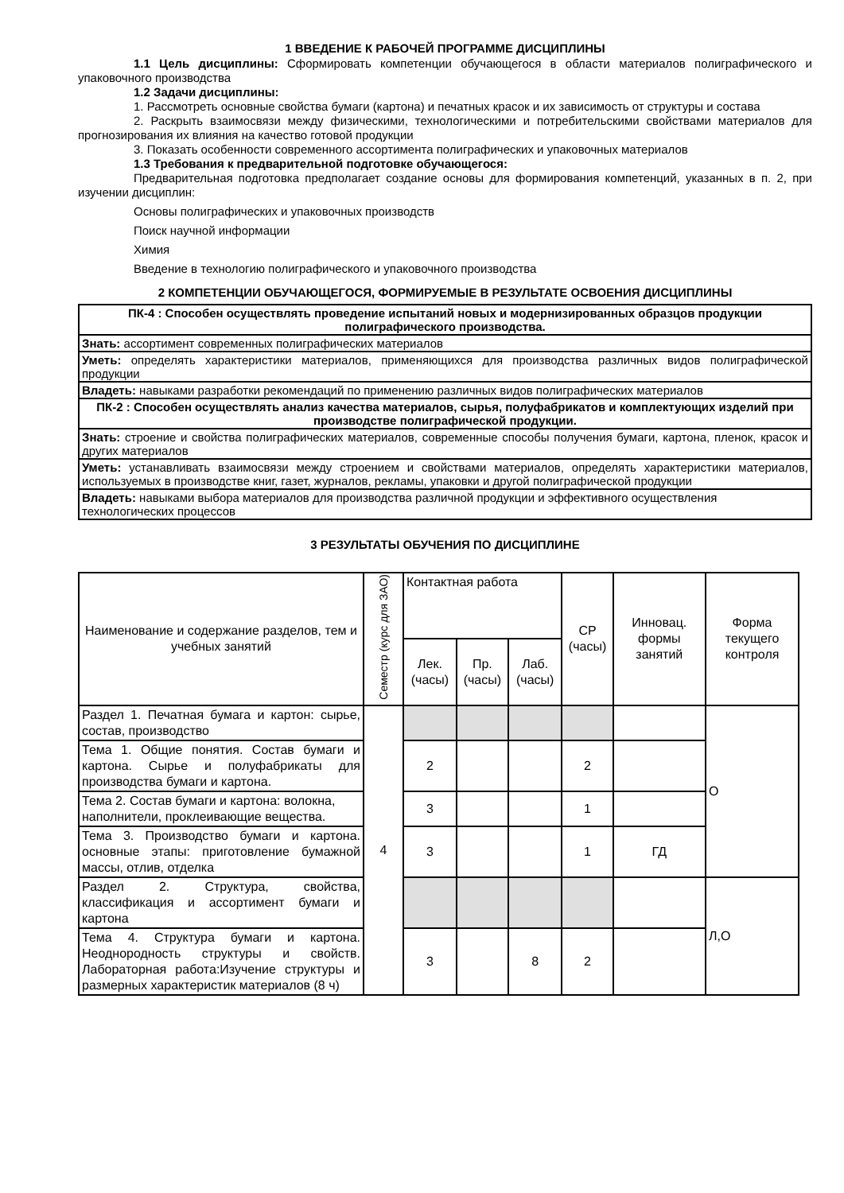1 ВВЕДЕНИЕ К РАБОЧЕЙ ПРОГРАММЕ ДИСЦИПЛИНЫ
1.1 Цель дисциплины: Сформировать компетенции обучающегося в области материалов полиграфического и упаковочного производства
1.2 Задачи дисциплины:
1. Рассмотреть основные свойства бумаги (картона) и печатных красок и их зависимость от структуры и состава
2. Раскрыть взаимосвязи между физическими, технологическими и потребительскими свойствами материалов для прогнозирования их влияния на качество готовой продукции
3. Показать особенности современного ассортимента полиграфических и упаковочных материалов
1.3 Требования к предварительной подготовке обучающегося:
Предварительная подготовка предполагает создание основы для формирования компетенций, указанных в п. 2, при изучении дисциплин:
Основы полиграфических и упаковочных производств
Поиск научной информации
Химия
Введение в технологию полиграфического и упаковочного производства
2 КОМПЕТЕНЦИИ ОБУЧАЮЩЕГОСЯ, ФОРМИРУЕМЫЕ В РЕЗУЛЬТАТЕ ОСВОЕНИЯ ДИСЦИПЛИНЫ
| ПК-4 : Способен осуществлять проведение испытаний новых и модернизированных образцов продукции полиграфического производства. |
| --- |
| Знать: ассортимент современных полиграфических материалов |
| Уметь: определять характеристики материалов, применяющихся для производства различных видов полиграфической продукции |
| Владеть: навыками разработки рекомендаций по применению различных видов полиграфических материалов |
| ПК-2 : Способен осуществлять анализ качества материалов, сырья, полуфабрикатов и комплектующих изделий при производстве полиграфической продукции. |
| Знать: строение и свойства полиграфических материалов, современные способы получения бумаги, картона, пленок, красок и других материалов |
| Уметь: устанавливать взаимосвязи между строением и свойствами материалов, определять характеристики материалов, используемых в производстве книг, газет, журналов, рекламы, упаковки и другой полиграфической продукции |
| Владеть: навыками выбора материалов для производства различной продукции и эффективного осуществления технологических процессов |
3 РЕЗУЛЬТАТЫ ОБУЧЕНИЯ ПО ДИСЦИПЛИНЕ
| Наименование и содержание разделов, тем и учебных занятий | Семестр (курс для ЗАО) | Контактная работа | | | СР (часы) | Инновац. формы занятий | Форма текущего контроля |
| --- | --- | --- | --- | --- | --- | --- | --- |
| | | Лек. (часы) | Пр. (часы) | Лаб. (часы) | | | |
| Раздел 1. Печатная бумага и картон: сырье, состав, производство | 4 | | | | | | О |
| Тема 1. Общие понятия. Состав бумаги и картона. Сырье и полуфабрикаты для производства бумаги и картона. | | 2 | | | 2 | | |
| Тема 2. Состав бумаги и картона: волокна, наполнители, проклеивающие вещества. | | 3 | | | 1 | | |
| Тема 3. Производство бумаги и картона. основные этапы: приготовление бумажной массы, отлив, отделка | | 3 | | | 1 | ГД | |
| Раздел 2. Структура, свойства, классификация и ассортимент бумаги и картона | | | | | | | Л,О |
| Тема 4. Структура бумаги и картона. Неоднородность структуры и свойств. Лабораторная работа:Изучение структуры и размерных характеристик материалов (8 ч) | | 3 | | 8 | 2 | | |